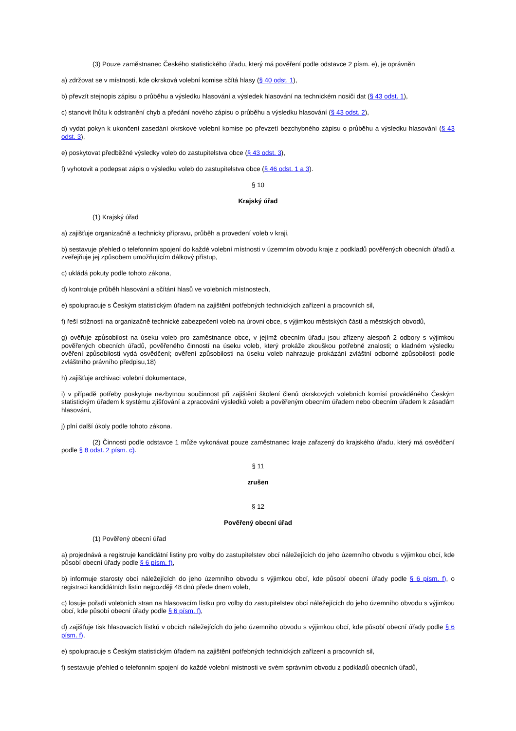(3) Pouze zaměstnanec Českého statistického úřadu, který má pověření podle odstavce 2 písm. e), je oprávněn
a) zdržovat se v místnosti, kde okrsková volební komise sčítá hlasy (§ 40 odst. 1),
b) převzít stejnopis zápisu o průběhu a výsledku hlasování a výsledek hlasování na technickém nosiči dat (§ 43 odst. 1),
c) stanovit lhůtu k odstranění chyb a předání nového zápisu o průběhu a výsledku hlasování (§ 43 odst. 2),
d) vydat pokyn k ukončení zasedání okrskové volební komise po převzetí bezchybného zápisu o průběhu a výsledku hlasování (§ 43 odst. 3),
e) poskytovat předběžné výsledky voleb do zastupitelstva obce (§ 43 odst. 3),
f) vyhotovit a podepsat zápis o výsledku voleb do zastupitelstva obce (§ 46 odst. 1 a 3).
§ 10
Krajský úřad
(1) Krajský úřad
a) zajišťuje organizačně a technicky přípravu, průběh a provedení voleb v kraji,
b) sestavuje přehled o telefonním spojení do každé volební místnosti v územním obvodu kraje z podkladů pověřených obecních úřadů a zveřejňuje jej způsobem umožňujícím dálkový přístup,
c) ukládá pokuty podle tohoto zákona,
d) kontroluje průběh hlasování a sčítání hlasů ve volebních místnostech,
e) spolupracuje s Českým statistickým úřadem na zajištění potřebných technických zařízení a pracovních sil,
f) řeší stížnosti na organizačně technické zabezpečení voleb na úrovni obce, s výjimkou městských částí a městských obvodů,
g) ověřuje způsobilost na úseku voleb pro zaměstnance obce, v jejímž obecním úřadu jsou zřízeny alespoň 2 odbory s výjimkou pověřených obecních úřadů, pověřeného činností na úseku voleb, který prokáže zkouškou potřebné znalosti; o kladném výsledku ověření způsobilosti vydá osvědčení; ověření způsobilosti na úseku voleb nahrazuje prokázání zvláštní odborné způsobilosti podle zvláštního právního předpisu,18)
h) zajišťuje archivaci volební dokumentace,
i) v případě potřeby poskytuje nezbytnou součinnost při zajištění školení členů okrskových volebních komisí prováděného Českým statistickým úřadem k systému zjišťování a zpracování výsledků voleb a pověřeným obecním úřadem nebo obecním úřadem k zásadám hlasování,
j) plní další úkoly podle tohoto zákona.
(2) Činnosti podle odstavce 1 může vykonávat pouze zaměstnanec kraje zařazený do krajského úřadu, který má osvědčení podle § 8 odst. 2 písm. c).
§ 11
zrušen
§ 12
Pověřený obecní úřad
(1) Pověřený obecní úřad
a) projednává a registruje kandidátní listiny pro volby do zastupitelstev obcí náležejících do jeho územního obvodu s výjimkou obcí, kde působí obecní úřady podle § 6 písm. f),
b) informuje starosty obcí náležejících do jeho územního obvodu s výjimkou obcí, kde působí obecní úřady podle § 6 písm. f), o registraci kandidátních listin nejpozději 48 dnů přede dnem voleb,
c) losuje pořadí volebních stran na hlasovacím lístku pro volby do zastupitelstev obcí náležejících do jeho územního obvodu s výjimkou obcí, kde působí obecní úřady podle § 6 písm. f),
d) zajišťuje tisk hlasovacích lístků v obcích náležejících do jeho územního obvodu s výjimkou obcí, kde působí obecní úřady podle § 6 písm. f),
e) spolupracuje s Českým statistickým úřadem na zajištění potřebných technických zařízení a pracovních sil,
f) sestavuje přehled o telefonním spojení do každé volební místnosti ve svém správním obvodu z podkladů obecních úřadů,